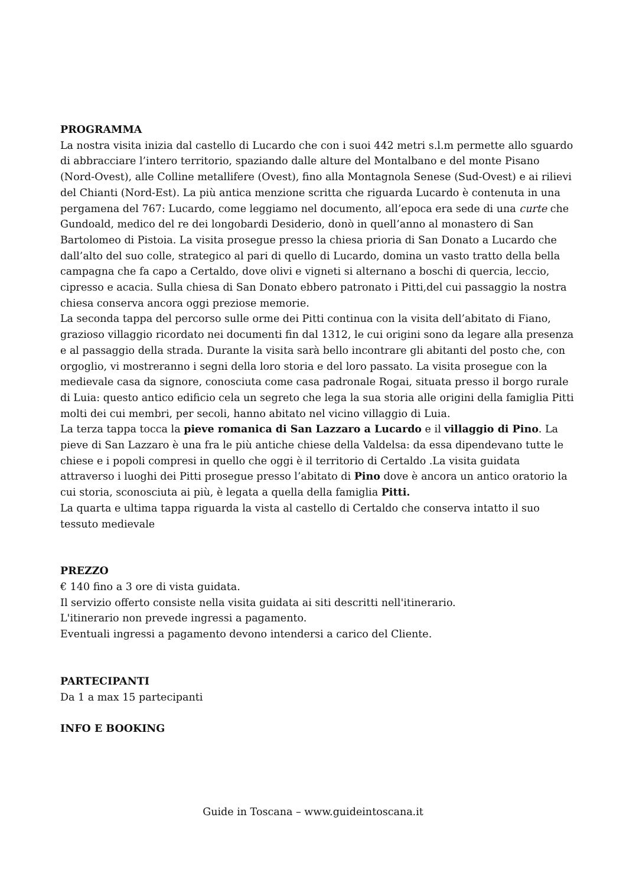PROGRAMMA
La nostra visita inizia dal castello di Lucardo che con i suoi 442 metri s.l.m permette allo sguardo di abbracciare l’intero territorio, spaziando dalle alture del Montalbano e del monte Pisano (Nord-Ovest), alle Colline metallifere (Ovest), fino alla Montagnola Senese (Sud-Ovest) e ai rilievi del Chianti (Nord-Est). La più antica menzione scritta che riguarda Lucardo è contenuta in una pergamena del 767: Lucardo, come leggiamo nel documento, all’epoca era sede di una curte che Gundoald, medico del re dei longobardi Desiderio, donò in quell’anno al monastero di San Bartolomeo di Pistoia. La visita prosegue presso la chiesa prioria di San Donato a Lucardo che dall’alto del suo colle, strategico al pari di quello di Lucardo, domina un vasto tratto della bella campagna che fa capo a Certaldo, dove olivi e vigneti si alternano a boschi di quercia, leccio, cipresso e acacia. Sulla chiesa di San Donato ebbero patronato i Pitti,del cui passaggio la nostra chiesa conserva ancora oggi preziose memorie.
La seconda tappa del percorso sulle orme dei Pitti continua con la visita dell’abitato di Fiano, grazioso villaggio ricordato nei documenti fin dal 1312, le cui origini sono da legare alla presenza e al passaggio della strada. Durante la visita sarà bello incontrare gli abitanti del posto che, con orgoglio, vi mostreranno i segni della loro storia e del loro passato. La visita prosegue con la medievale casa da signore, conosciuta come casa padronale Rogai, situata presso il borgo rurale di Luia: questo antico edificio cela un segreto che lega la sua storia alle origini della famiglia Pitti molti dei cui membri, per secoli, hanno abitato nel vicino villaggio di Luia.
La terza tappa tocca la pieve romanica di San Lazzaro a Lucardo e il villaggio di Pino. La pieve di San Lazzaro è una fra le più antiche chiese della Valdelsa: da essa dipendevano tutte le chiese e i popoli compresi in quello che oggi è il territorio di Certaldo .La visita guidata attraverso i luoghi dei Pitti prosegue presso l’abitato di Pino dove è ancora un antico oratorio la cui storia, sconosciuta ai più, è legata a quella della famiglia Pitti.
La quarta e ultima tappa riguarda la vista al castello di Certaldo che conserva intatto il suo tessuto medievale
PREZZO
€ 140 fino a 3 ore di vista guidata.
Il servizio offerto consiste nella visita guidata ai siti descritti nell'itinerario.
L'itinerario non prevede ingressi a pagamento.
Eventuali ingressi a pagamento devono intendersi a carico del Cliente.
PARTECIPANTI
Da 1 a max 15 partecipanti
INFO E BOOKING
Guide in Toscana – www.guideintoscana.it